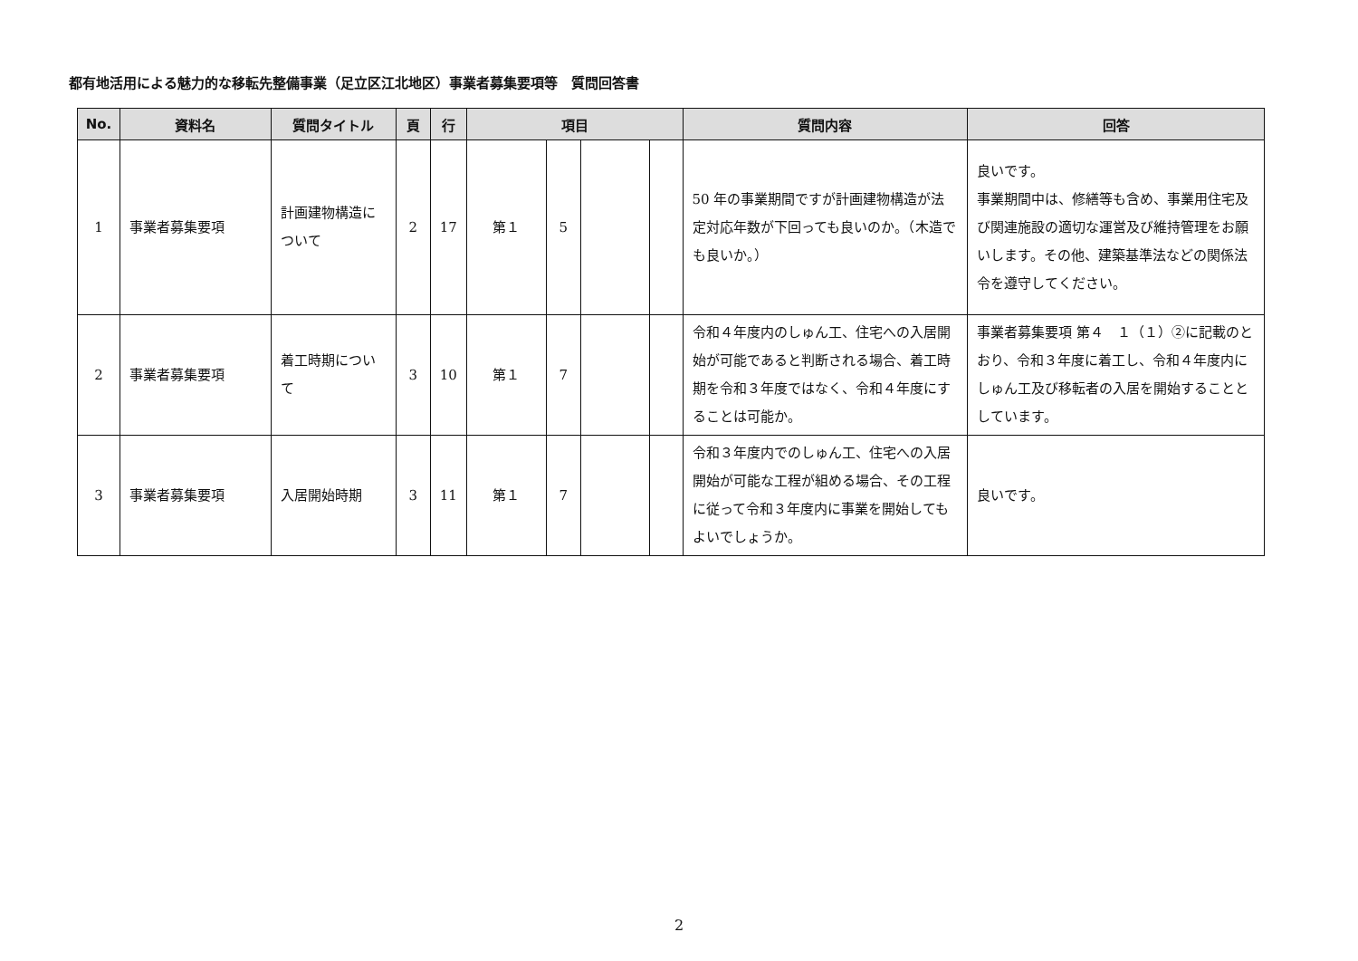都有地活用による魅力的な移転先整備事業（足立区江北地区）事業者募集要項等　質問回答書
| No. | 資料名 | 質問タイトル | 頁 | 行 | 項目 | | | | 質問内容 | 回答 |
| --- | --- | --- | --- | --- | --- | --- | --- | --- | --- | --- |
| 1 | 事業者募集要項 | 計画建物構造について | 2 | 17 | 第１ | 5 | | | 50 年の事業期間ですが計画建物構造が法定対応年数が下回っても良いのか。（木造でも良いか。） | 良いです。 事業期間中は、修繕等も含め、事業用住宅及び関連施設の適切な運営及び維持管理をお願いします。その他、建築基準法などの関係法令を遵守してください。 |
| 2 | 事業者募集要項 | 着工時期について | 3 | 10 | 第１ | 7 | | | 令和４年度内のしゅん工、住宅への入居開始が可能であると判断される場合、着工時期を令和３年度ではなく、令和４年度にすることは可能か。 | 事業者募集要項 第４ １（１）②に記載のとおり、令和３年度に着工し、令和４年度内にしゅん工及び移転者の入居を開始することとしています。 |
| 3 | 事業者募集要項 | 入居開始時期 | 3 | 11 | 第１ | 7 | | | 令和３年度内でのしゅん工、住宅への入居開始が可能な工程が組める場合、その工程に従って令和３年度内に事業を開始してもよいでしょうか。 | 良いです。 |
2